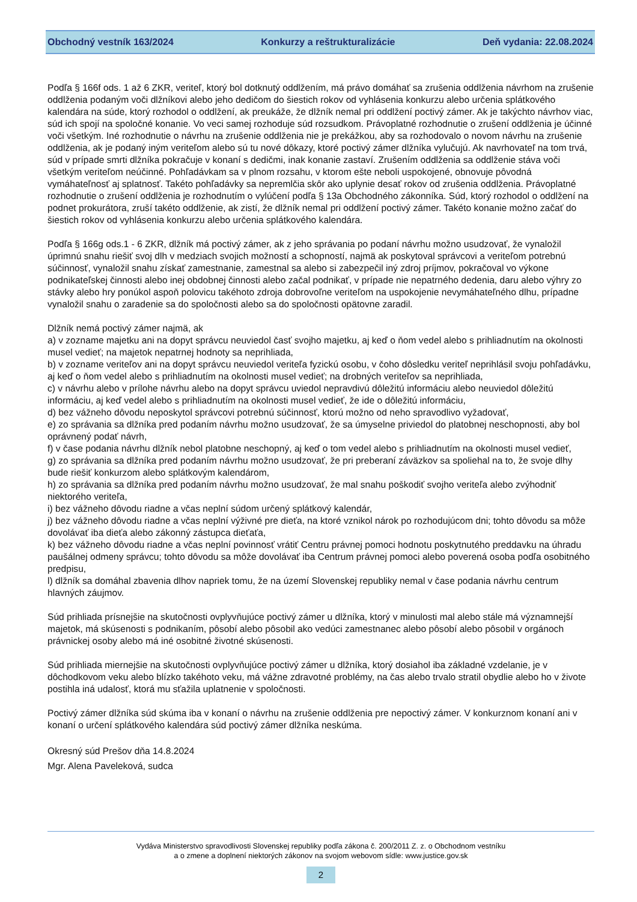Obchodný vestník 163/2024 Konkurzy a reštrukturalizácie Deň vydania: 22.08.2024
Podľa § 166f ods. 1 až 6 ZKR, veriteľ, ktorý bol dotknutý oddlžením, má právo domáhať sa zrušenia oddlženia návrhom na zrušenie oddlženia podaným voči dlžníkovi alebo jeho dedičom do šiestich rokov od vyhlásenia konkurzu alebo určenia splátkového kalendára na súde, ktorý rozhodol o oddlžení, ak preukáže, že dlžník nemal pri oddlžení poctivý zámer. Ak je takýchto návrhov viac, súd ich spojí na spoločné konanie. Vo veci samej rozhoduje súd rozsudkom. Právoplatné rozhodnutie o zrušení oddlženia je účinné voči všetkým. Iné rozhodnutie o návrhu na zrušenie oddlženia nie je prekážkou, aby sa rozhodovalo o novom návrhu na zrušenie oddlženia, ak je podaný iným veriteľom alebo sú tu nové dôkazy, ktoré poctivý zámer dlžníka vylučujú. Ak navrhovateľ na tom trvá, súd v prípade smrti dlžníka pokračuje v konaní s dedičmi, inak konanie zastaví. Zrušením oddlženia sa oddlženie stáva voči všetkým veriteľom neúčinné. Pohľadávkam sa v plnom rozsahu, v ktorom ešte neboli uspokojené, obnovuje pôvodná vymáhateľnosť aj splatnosť. Takéto pohľadávky sa nepremlčia skôr ako uplynie desať rokov od zrušenia oddlženia. Právoplatné rozhodnutie o zrušení oddlženia je rozhodnutím o vylúčení podľa § 13a Obchodného zákonníka. Súd, ktorý rozhodol o oddlžení na podnet prokurátora, zruší takéto oddlženie, ak zistí, že dlžník nemal pri oddlžení poctivý zámer. Takéto konanie možno začať do šiestich rokov od vyhlásenia konkurzu alebo určenia splátkového kalendára.
Podľa § 166g ods.1 - 6 ZKR, dlžník má poctivý zámer, ak z jeho správania po podaní návrhu možno usudzovať, že vynaložil úprimnú snahu riešiť svoj dlh v medziach svojich možností a schopností, najmä ak poskytoval správcovi a veriteľom potrebnú súčinnosť, vynaložil snahu získať zamestnanie, zamestnal sa alebo si zabezpečil iný zdroj príjmov, pokračoval vo výkone podnikateľskej činnosti alebo inej obdobnej činnosti alebo začal podnikať, v prípade nie nepatrného dedenia, daru alebo výhry zo stávky alebo hry ponúkol aspoň polovicu takéhoto zdroja dobrovoľne veriteľom na uspokojenie nevymáhateľného dlhu, prípadne vynaložil snahu o zaradenie sa do spoločnosti alebo sa do spoločnosti opätovne zaradil.
Dlžník nemá poctivý zámer najmä, ak
a) v zozname majetku ani na dopyt správcu neuviedol časť svojho majetku, aj keď o ňom vedel alebo s prihliadnutím na okolnosti musel vedieť; na majetok nepatrnej hodnoty sa neprihliada,
b) v zozname veriteľov ani na dopyt správcu neuviedol veriteľa fyzickú osobu, v čoho dôsledku veriteľ neprihlásil svoju pohľadávku, aj keď o ňom vedel alebo s prihliadnutím na okolnosti musel vedieť; na drobných veriteľov sa neprihliada,
c) v návrhu alebo v prílohe návrhu alebo na dopyt správcu uviedol nepravdivú dôležitú informáciu alebo neuviedol dôležitú informáciu, aj keď vedel alebo s prihliadnutím na okolnosti musel vedieť, že ide o dôležitú informáciu,
d) bez vážneho dôvodu neposkytol správcovi potrebnú súčinnosť, ktorú možno od neho spravodlivo vyžadovať,
e) zo správania sa dlžníka pred podaním návrhu možno usudzovať, že sa úmyselne priviedol do platobnej neschopnosti, aby bol oprávnený podať návrh,
f) v čase podania návrhu dlžník nebol platobne neschopný, aj keď o tom vedel alebo s prihliadnutím na okolnosti musel vedieť,
g) zo správania sa dlžníka pred podaním návrhu možno usudzovať, že pri preberaní záväzkov sa spoliehal na to, že svoje dlhy bude riešiť konkurzom alebo splátkovým kalendárom,
h) zo správania sa dlžníka pred podaním návrhu možno usudzovať, že mal snahu poškodiť svojho veriteľa alebo zvýhodniť niektorého veriteľa,
i) bez vážneho dôvodu riadne a včas neplní súdom určený splátkový kalendár,
j) bez vážneho dôvodu riadne a včas neplní výživné pre dieťa, na ktoré vznikol nárok po rozhodujúcom dni; tohto dôvodu sa môže dovolávať iba dieťa alebo zákonný zástupca dieťaťa,
k) bez vážneho dôvodu riadne a včas neplní povinnosť vrátiť Centru právnej pomoci hodnotu poskytnutého preddavku na úhradu paušálnej odmeny správcu; tohto dôvodu sa môže dovolávať iba Centrum právnej pomoci alebo poverená osoba podľa osobitného predpisu,
l) dlžník sa domáhal zbavenia dlhov napriek tomu, že na území Slovenskej republiky nemal v čase podania návrhu centrum hlavných záujmov.
Súd prihliada prísnejšie na skutočnosti ovplyvňujúce poctivý zámer u dlžníka, ktorý v minulosti mal alebo stále má významnejší majetok, má skúsenosti s podnikaním, pôsobí alebo pôsobil ako vedúci zamestnanec alebo pôsobí alebo pôsobil v orgánoch právnickej osoby alebo má iné osobitné životné skúsenosti.
Súd prihliada miernejšie na skutočnosti ovplyvňujúce poctivý zámer u dlžníka, ktorý dosiahol iba základné vzdelanie, je v dôchodkovom veku alebo blízko takéhoto veku, má vážne zdravotné problémy, na čas alebo trvalo stratil obydlie alebo ho v živote postihla iná udalosť, ktorá mu sťažila uplatnenie v spoločnosti.
Poctivý zámer dlžníka súd skúma iba v konaní o návrhu na zrušenie oddlženia pre nepoctivý zámer. V konkurznom konaní ani v konaní o určení splátkového kalendára súd poctivý zámer dlžníka neskúma.
Okresný súd Prešov dňa 14.8.2024
Mgr. Alena Paveleková, sudca
Vydáva Ministerstvo spravodlivosti Slovenskej republiky podľa zákona č. 200/2011 Z. z. o Obchodnom vestníku
a o zmene a doplnení niektorých zákonov na svojom webovom sídle: www.justice.gov.sk
2